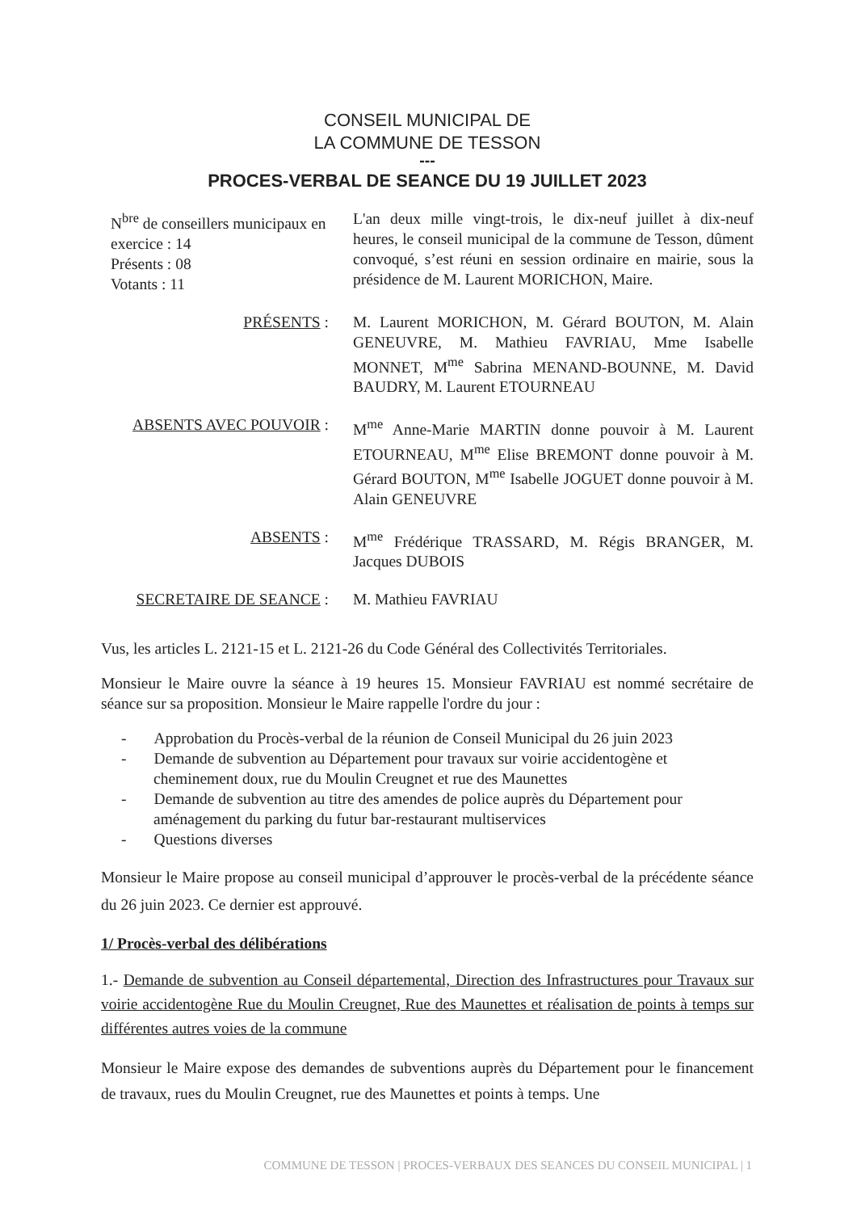CONSEIL MUNICIPAL DE
LA COMMUNE DE TESSON
---
PROCES-VERBAL DE SEANCE DU 19 JUILLET 2023
N<sup>bre</sup> de conseillers municipaux en exercice : 14
Présents : 08
Votants : 11
L'an deux mille vingt-trois, le dix-neuf juillet à dix-neuf heures, le conseil municipal de la commune de Tesson, dûment convoqué, s’est réuni en session ordinaire en mairie, sous la présidence de M. Laurent MORICHON, Maire.
PRÉSENTS : M. Laurent MORICHON, M. Gérard BOUTON, M. Alain GENEUVRE, M. Mathieu FAVRIAU, Mme Isabelle MONNET, M<sup>me</sup> Sabrina MENAND-BOUNNE, M. David BAUDRY, M. Laurent ETOURNEAU
ABSENTS AVEC POUVOIR : M<sup>me</sup> Anne-Marie MARTIN donne pouvoir à M. Laurent ETOURNEAU, M<sup>me</sup> Elise BREMONT donne pouvoir à M. Gérard BOUTON, M<sup>me</sup> Isabelle JOGUET donne pouvoir à M. Alain GENEUVRE
ABSENTS : M<sup>me</sup> Frédérique TRASSARD, M. Régis BRANGER, M. Jacques DUBOIS
SECRETAIRE DE SEANCE : M. Mathieu FAVRIAU
Vus, les articles L. 2121-15 et L. 2121-26 du Code Général des Collectivités Territoriales.
Monsieur le Maire ouvre la séance à 19 heures 15. Monsieur FAVRIAU est nommé secrétaire de séance sur sa proposition. Monsieur le Maire rappelle l'ordre du jour :
- Approbation du Procès-verbal de la réunion de Conseil Municipal du 26 juin 2023
- Demande de subvention au Département pour travaux sur voirie accidentogène et cheminement doux, rue du Moulin Creugnet et rue des Maunettes
- Demande de subvention au titre des amendes de police auprès du Département pour aménagement du parking du futur bar-restaurant multiservices
- Questions diverses
Monsieur le Maire propose au conseil municipal d’approuver le procès-verbal de la précédente séance du 26 juin 2023. Ce dernier est approuvé.
1/ Procès-verbal des délibérations
1.- Demande de subvention au Conseil départemental, Direction des Infrastructures pour Travaux sur voirie accidentogène Rue du Moulin Creugnet, Rue des Maunettes et réalisation de points à temps sur différentes autres voies de la commune
Monsieur le Maire expose des demandes de subventions auprès du Département pour le financement de travaux, rues du Moulin Creugnet, rue des Maunettes et points à temps. Une
COMMUNE DE TESSON | PROCES-VERBAUX DES SEANCES DU CONSEIL MUNICIPAL | 1